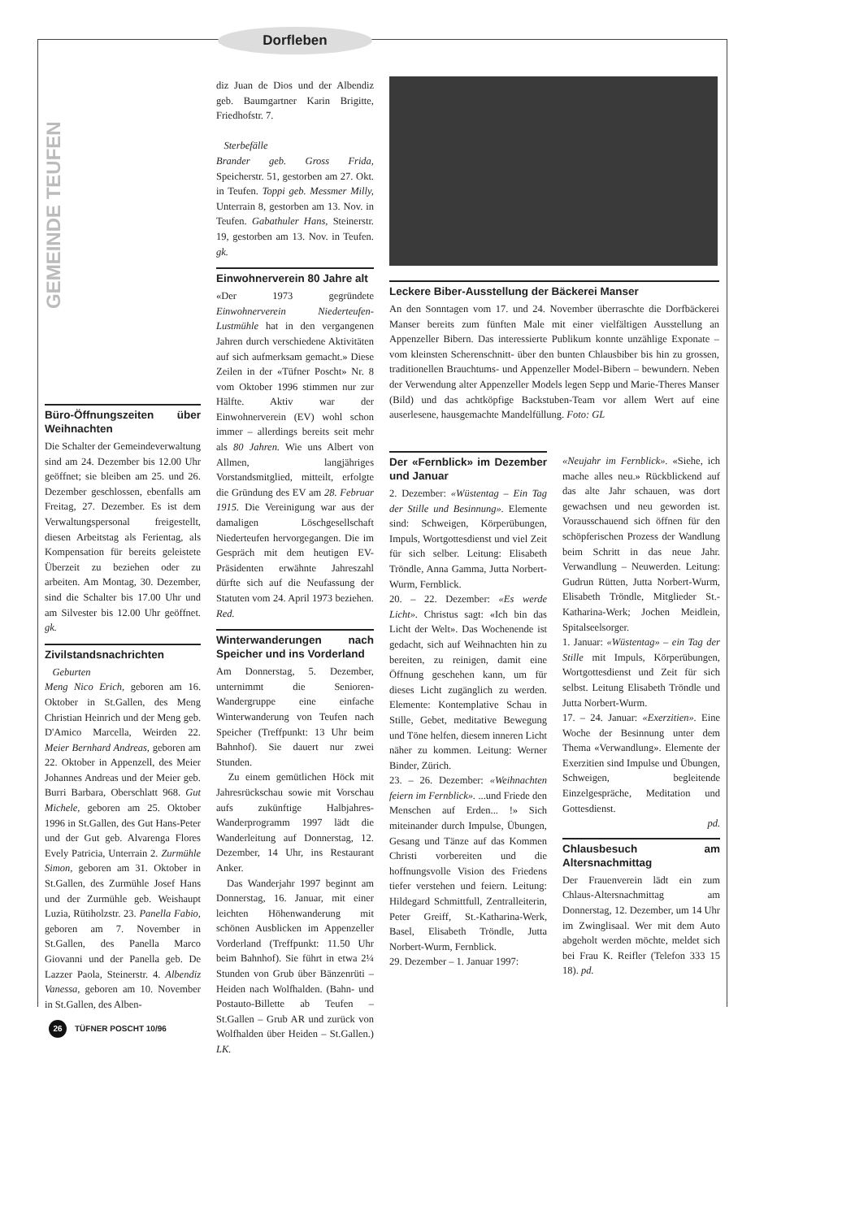Dorfleben
GEMEINDE TEUFEN
Büro-Öffnungszeiten über Weihnachten
Die Schalter der Gemeindeverwaltung sind am 24. Dezember bis 12.00 Uhr geöffnet; sie bleiben am 25. und 26. Dezember geschlossen, ebenfalls am Freitag, 27. Dezember. Es ist dem Verwaltungspersonal freigestellt, diesen Arbeitstag als Ferientag, als Kompensation für bereits geleistete Überzeit zu beziehen oder zu arbeiten. Am Montag, 30. Dezember, sind die Schalter bis 17.00 Uhr und am Silvester bis 12.00 Uhr geöffnet. gk.
Zivilstandsnachrichten
Geburten
Meng Nico Erich, geboren am 16. Oktober in St.Gallen, des Meng Christian Heinrich und der Meng geb. D'Amico Marcella, Weirden 22. Meier Bernhard Andreas, geboren am 22. Oktober in Appenzell, des Meier Johannes Andreas und der Meier geb. Burri Barbara, Oberschlatt 968. Gut Michele, geboren am 25. Oktober 1996 in St.Gallen, des Gut Hans-Peter und der Gut geb. Alvarenga Flores Evely Patricia, Unterrain 2. Zurmühle Simon, geboren am 31. Oktober in St.Gallen, des Zurmühle Josef Hans und der Zurmühle geb. Weishaupt Luzia, Rütiholzstr. 23. Panella Fabio, geboren am 7. November in St.Gallen, des Panella Marco Giovanni und der Panella geb. De Lazzer Paola, Steinerstr. 4. Albendiz Vanessa, geboren am 10. November in St.Gallen, des Alben-
diz Juan de Dios und der Albendiz geb. Baumgartner Karin Brigitte, Friedhofstr. 7.
Sterbefälle
Brander geb. Gross Frida, Speicherstr. 51, gestorben am 27. Okt. in Teufen. Toppi geb. Messmer Milly, Unterrain 8, gestorben am 13. Nov. in Teufen. Gabathuler Hans, Steinerstr. 19, gestorben am 13. Nov. in Teufen. gk.
Einwohnerverein 80 Jahre alt
«Der 1973 gegründete Einwohnerverein Niederteufen-Lustmühle hat in den vergangenen Jahren durch verschiedene Aktivitäten auf sich aufmerksam gemacht.» Diese Zeilen in der «Tüfner Poscht» Nr. 8 vom Oktober 1996 stimmen nur zur Hälfte. Aktiv war der Einwohnerverein (EV) wohl schon immer – allerdings bereits seit mehr als 80 Jahren. Wie uns Albert von Allmen, langjähriges Vorstandsmitglied, mitteilt, erfolgte die Gründung des EV am 28. Februar 1915. Die Vereinigung war aus der damaligen Löschgesellschaft Niederteufen hervorgegangen. Die im Gespräch mit dem heutigen EV-Präsidenten erwähnte Jahreszahl dürfte sich auf die Neufassung der Statuten vom 24. April 1973 beziehen. Red.
Winterwanderungen nach Speicher und ins Vorderland
Am Donnerstag, 5. Dezember, unternimmt die Senioren-Wandergruppe eine einfache Winterwanderung von Teufen nach Speicher (Treffpunkt: 13 Uhr beim Bahnhof). Sie dauert nur zwei Stunden.
Zu einem gemütlichen Höck mit Jahresrückschau sowie mit Vorschau aufs zukünftige Halbjahres-Wanderprogramm 1997 lädt die Wanderleitung auf Donnerstag, 12. Dezember, 14 Uhr, ins Restaurant Anker.
Das Wanderjahr 1997 beginnt am Donnerstag, 16. Januar, mit einer leichten Höhenwanderung mit schönen Ausblicken im Appenzeller Vorderland (Treffpunkt: 11.50 Uhr beim Bahnhof). Sie führt in etwa 2¼ Stunden von Grub über Bänzenrüti – Heiden nach Wolfhalden. (Bahn- und Postauto-Billette ab Teufen – St.Gallen – Grub AR und zurück von Wolfhalden über Heiden – St.Gallen.) LK.
Leckere Biber-Ausstellung der Bäckerei Manser
An den Sonntagen vom 17. und 24. November überraschte die Dorfbäckerei Manser bereits zum fünften Male mit einer vielfältigen Ausstellung an Appenzeller Bibern. Das interessierte Publikum konnte unzählige Exponate – vom kleinsten Scherenschnitt- über den bunten Chlausbiber bis hin zu grossen, traditionellen Brauchtums- und Appenzeller Model-Bibern – bewundern. Neben der Verwendung alter Appenzeller Models legen Sepp und Marie-Theres Manser (Bild) und das achtköpfige Backstuben-Team vor allem Wert auf eine auserlesene, hausgemachte Mandelfüllung. Foto: GL
Der «Fernblick» im Dezember und Januar
2. Dezember: «Wüstentag – Ein Tag der Stille und Besinnung». Elemente sind: Schweigen, Körperübungen, Impuls, Wortgottesdienst und viel Zeit für sich selber. Leitung: Elisabeth Tröndle, Anna Gamma, Jutta Norbert-Wurm, Fernblick.
20. – 22. Dezember: «Es werde Licht». Christus sagt: «Ich bin das Licht der Welt». Das Wochenende ist gedacht, sich auf Weihnachten hin zu bereiten, zu reinigen, damit eine Öffnung geschehen kann, um für dieses Licht zugänglich zu werden. Elemente: Kontemplative Schau in Stille, Gebet, meditative Bewegung und Töne helfen, diesem inneren Licht näher zu kommen. Leitung: Werner Binder, Zürich.
23. – 26. Dezember: «Weihnachten feiern im Fernblick». ...und Friede den Menschen auf Erden... !» Sich miteinander durch Impulse, Übungen, Gesang und Tänze auf das Kommen Christi vorbereiten und die hoffnungsvolle Vision des Friedens tiefer verstehen und feiern. Leitung: Hildegard Schmittfull, Zentralleiterin, Peter Greiff, St.-Katharina-Werk, Basel, Elisabeth Tröndle, Jutta Norbert-Wurm, Fernblick.
29. Dezember – 1. Januar 1997:
«Neujahr im Fernblick». «Siehe, ich mache alles neu.» Rückblickend auf das alte Jahr schauen, was dort gewachsen und neu geworden ist. Vorausschauend sich öffnen für den schöpferischen Prozess der Wandlung beim Schritt in das neue Jahr. Verwandlung – Neuwerden. Leitung: Gudrun Rütten, Jutta Norbert-Wurm, Elisabeth Tröndle, Mitglieder St.-Katharina-Werk; Jochen Meidlein, Spitalseelsorger.
1. Januar: «Wüstentag» – ein Tag der Stille mit Impuls, Körperübungen, Wortgottesdienst und Zeit für sich selbst. Leitung Elisabeth Tröndle und Jutta Norbert-Wurm.
17. – 24. Januar: «Exerzitien». Eine Woche der Besinnung unter dem Thema «Verwandlung». Elemente der Exerzitien sind Impulse und Übungen, Schweigen, begleitende Einzelgespräche, Meditation und Gottesdienst.
pd.
Chlausbesuch am Altersnachmittag
Der Frauenverein lädt ein zum Chlaus-Altersnachmittag am Donnerstag, 12. Dezember, um 14 Uhr im Zwinglisaal. Wer mit dem Auto abgeholt werden möchte, meldet sich bei Frau K. Reifler (Telefon 333 15 18). pd.
26 TÜFNER POSCHT 10/96